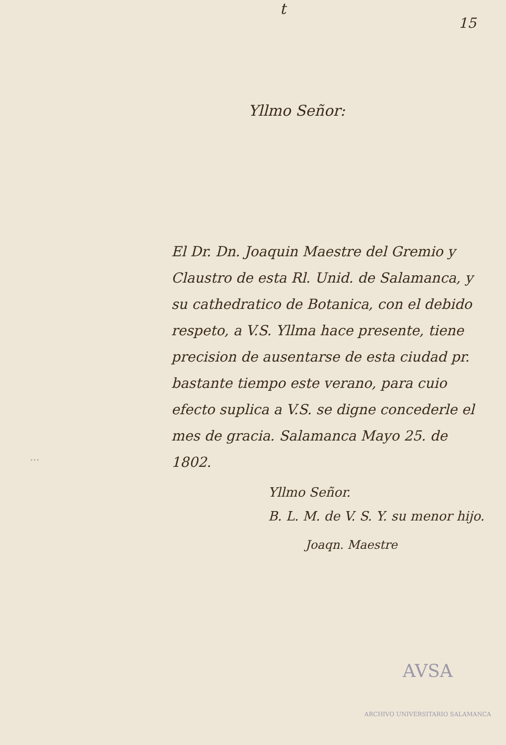t
15
Yllmo Señor:
El Dr. Dn. Joaquin Maestre del Gremio y Claustro de esta Rl. Unid. de Salamanca, y su cathedratico de Botanica, con el debido respeto, a V.S. Yllma hace presente, tiene precision de ausentarse de esta ciudad pr. bastante tiempo este verano, para cuio efecto suplica a V.S. se digne concederle el mes de gracia. Salamanca Mayo 25. de 1802.
Yllmo Señor.
B. L. M. de V. S. Y. su menor hijo.
Joaqn. Maestre
...
AVSA
ARCHIVO UNIVERSITARIO SALAMANCA